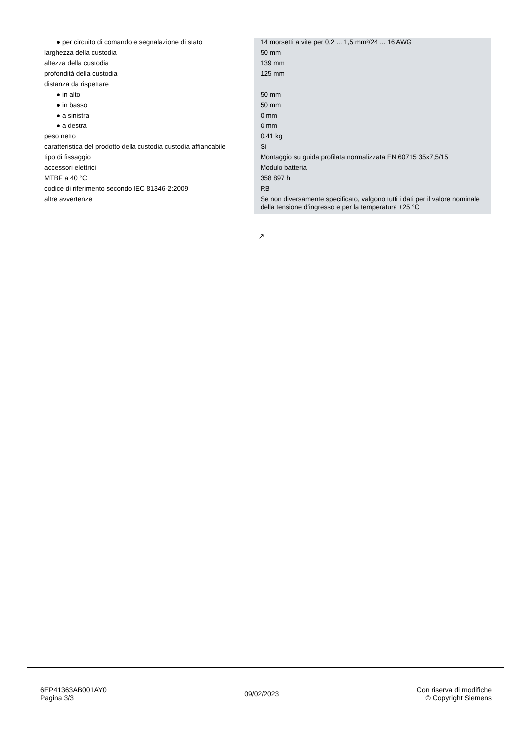| ● per circuito di comando e segnalazione di stato | 14 morsetti a vite per 0,2 ... 1,5 mm²/24 ... 16 AWG |
| larghezza della custodia | 50 mm |
| altezza della custodia | 139 mm |
| profondità della custodia | 125 mm |
| distanza da rispettare | |
| ● in alto | 50 mm |
| ● in basso | 50 mm |
| ● a sinistra | 0 mm |
| ● a destra | 0 mm |
| peso netto | 0,41 kg |
| caratteristica del prodotto della custodia custodia affiancabile | Sì |
| tipo di fissaggio | Montaggio su guida profilata normalizzata EN 60715 35x7,5/15 |
| accessori elettrici | Modulo batteria |
| MTBF a 40 °C | 358 897 h |
| codice di riferimento secondo IEC 81346-2:2009 | RB |
| altre avvertenze | Se non diversamente specificato, valgono tutti i dati per il valore nominale della tensione d‘ingresso e per la temperatura +25 °C |
↗
6EP41363AB001AY0
Pagina 3/3
09/02/2023
Con riserva di modifiche
© Copyright Siemens